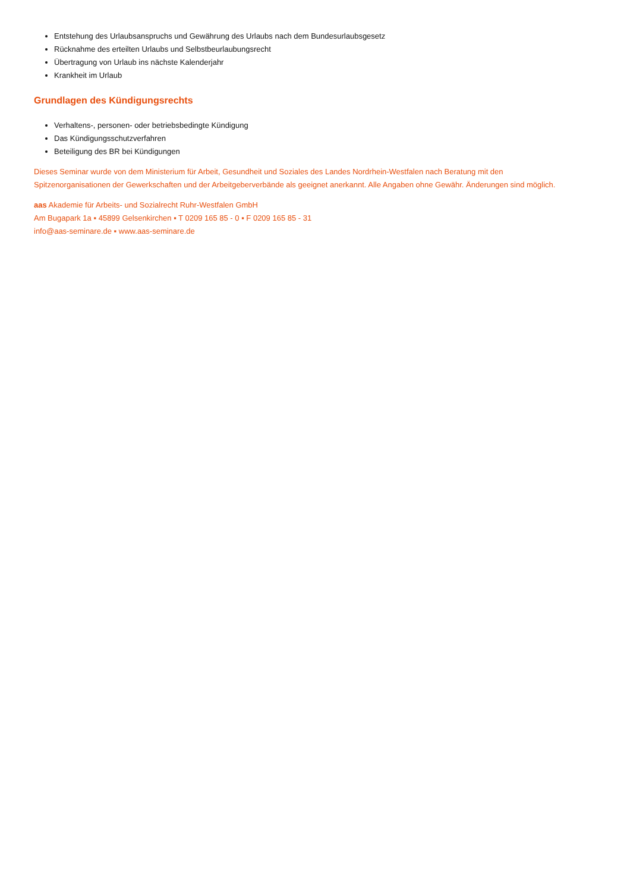Entstehung des Urlaubsanspruchs und Gewährung des Urlaubs nach dem Bundesurlaubsgesetz
Rücknahme des erteilten Urlaubs und Selbstbeurlaubungsrecht
Übertragung von Urlaub ins nächste Kalenderjahr
Krankheit im Urlaub
Grundlagen des Kündigungsrechts
Verhaltens-, personen- oder betriebsbedingte Kündigung
Das Kündigungsschutzverfahren
Beteiligung des BR bei Kündigungen
Dieses Seminar wurde von dem Ministerium für Arbeit, Gesundheit und Soziales des Landes Nordrhein-Westfalen nach Beratung mit den
Spitzenorganisationen der Gewerkschaften und der Arbeitgeberverbände als geeignet anerkannt. Alle Angaben ohne Gewähr. Änderungen sind möglich.
aas Akademie für Arbeits- und Sozialrecht Ruhr-Westfalen GmbH
Am Bugapark 1a ▪ 45899 Gelsenkirchen ▪ T 0209 165 85 - 0 ▪ F 0209 165 85 - 31
info@aas-seminare.de ▪ www.aas-seminare.de